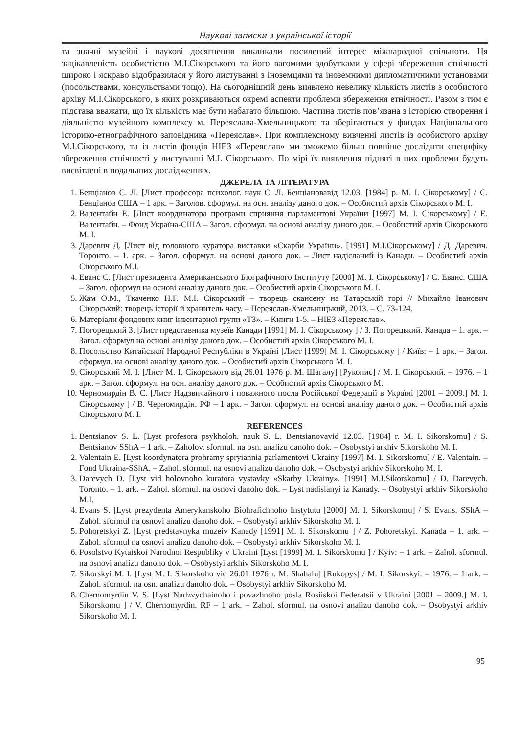Наукові записки з української історії
та значні музейні і наукові досягнення викликали посилений інтерес міжнародної спільноти. Ця зацікавленість особистістю М.І.Сікорського та його вагомими здобутками у сфері збереження етнічності широко і яскраво відобразилася у його листуванні з іноземцями та іноземними дипломатичними установами (посольствами, консульствами тощо). На сьогоднішній день виявлено невелику кількість листів з особистого архіву М.І.Сікорського, в яких розкриваються окремі аспекти проблеми збереження етнічності. Разом з тим є підстава вважати, що їх кількість має бути набагато більшою. Частина листів пов’язана з історією створення і діяльністю музейного комплексу м. Переяслава-Хмельницького та зберігаються у фондах Національного історико-етнографічного заповідника «Переяслав». При комплексному вивченні листів із особистого архіву М.І.Сікорського, та із листів фондів НІЕЗ «Переяслав» ми зможемо більш повніше дослідити специфіку збереження етнічності у листуванні М.І. Сікорського. По мірі їх виявлення підняті в них проблеми будуть висвітлені в подальших дослідженнях.
ДЖЕРЕЛА ТА ЛІТЕРАТУРА
1. Бенціанов С. Л. [Лист професора психолог. наук С. Л. Бенціановавід 12.03. [1984] р. М. І. Сікорському] / С. Бенціанов США – 1 арк. – Заголов. сформул. на осн. аналізу даного док. – Особистий архів Сікорського М. І.
2. Валентайн Е. [Лист координатора програми сприяння парламентові України [1997] М. І. Сікорському] / Е. Валентайн. – Фонд Україна-США – Загол. сформул. на основі аналізу даного док. – Особистий архів Сікорського М. І.
3. Даревич Д. [Лист від головного куратора виставки «Скарби України». [1991] М.І.Сікорському] / Д. Даревич. Торонто. – 1. арк. – Загол. сформул. на основі даного док. – Лист надісланий із Канади. – Особистий архів Сікорського М.І.
4. Еванс С. [Лист президента Американського Біографічного Інституту [2000] М. І. Сікорському] / С. Еванс. США – Загол. сформул на основі аналізу даного док. – Особистий архів Сікорського М. І.
5. Жам О.М., Ткаченко Н.Г. М.І. Сікорський – творець скансену на Татарській горі // Михайло Іванович Сікорський: творець історії й хранитель часу. – Переяслав-Хмельницький, 2013. – С. 73-124.
6. Матеріали фондових книг інвентарної групи «ТЗ». – Книги 1-5. – НІЕЗ «Переяслав».
7. Погорецький З. [Лист представника музеїв Канади [1991] М. І. Сікорському ] / З. Погорецький. Канада – 1. арк. –Загол. сформул на основі аналізу даного док. – Особистий архів Сікорського М. І.
8. Посольство Китайської Народної Республіки в Україні [Лист [1999] М. І. Сікорському ] / Київ: – 1 арк. – Загол. сформул. на основі аналізу даного док. – Особистий архів Сікорського М. І.
9. Сікорський М. І. [Лист М. І. Сікорського від 26.01 1976 р. М. Шагалу] [Рукопис] / М. І. Сікорський. – 1976. – 1 арк. – Загол. сформул. на осн. аналізу даного док. – Особистий архів Сікорського М.
10. Черномирдін В. С. [Лист Надзвичайного і поважного посла Російської Федерації в Україні [2001 – 2009.] М. І. Сікорському ] / В. Черномирдін. РФ – 1 арк. – Загол. сформул. на основі аналізу даного док. – Особистий архів Сікорського М. І.
REFERENCES
1. Bentsianov S. L. [Lyst profesora psykholoh. nauk S. L. Bentsianovavid 12.03. [1984] r. M. I. Sikorskomu] / S. Bentsianov SShA – 1 ark. – Zaholov. sformul. na osn. analizu danoho dok. – Osobystyi arkhiv Sikorskoho M. I.
2. Valentain E. [Lyst koordynatora prohramy spryiannia parlamentovi Ukrainy [1997] M. I. Sikorskomu] / E. Valentain. – Fond Ukraina-SShA. – Zahol. sformul. na osnovi analizu danoho dok. – Osobystyi arkhiv Sikorskoho M. I.
3. Darevych D. [Lyst vid holovnoho kuratora vystavky «Skarby Ukrainy». [1991] M.I.Sikorskomu] / D. Darevych. Toronto. – 1. ark. – Zahol. sformul. na osnovi danoho dok. – Lyst nadislanyi iz Kanady. – Osobystyi arkhiv Sikorskoho M.I.
4. Evans S. [Lyst prezydenta Amerykanskoho Biohrafichnoho Instytutu [2000] M. I. Sikorskomu] / S. Evans. SShA – Zahol. sformul na osnovi analizu danoho dok. – Osobystyi arkhiv Sikorskoho M. I.
5. Pohoretskyi Z. [Lyst predstavnyka muzeiv Kanady [1991] M. I. Sikorskomu ] / Z. Pohoretskyi. Kanada – 1. ark. – Zahol. sformul na osnovi analizu danoho dok. – Osobystyi arkhiv Sikorskoho M. I.
6. Posolstvo Kytaiskoi Narodnoi Respubliky v Ukraini [Lyst [1999] M. I. Sikorskomu ] / Kyiv: – 1 ark. – Zahol. sformul. na osnovi analizu danoho dok. – Osobystyi arkhiv Sikorskoho M. I.
7. Sikorskyi M. I. [Lyst M. I. Sikorskoho vid 26.01 1976 r. M. Shahalu] [Rukopys] / M. I. Sikorskyi. – 1976. – 1 ark. – Zahol. sformul. na osn. analizu danoho dok. – Osobystyi arkhiv Sikorskoho M.
8. Chernomyrdin V. S. [Lyst Nadzvychainoho i povazhnoho posla Rosiiskoi Federatsii v Ukraini [2001 – 2009.] M. I. Sikorskomu ] / V. Chernomyrdin. RF – 1 ark. – Zahol. sformul. na osnovi analizu danoho dok. – Osobystyi arkhiv Sikorskoho M. I.
95